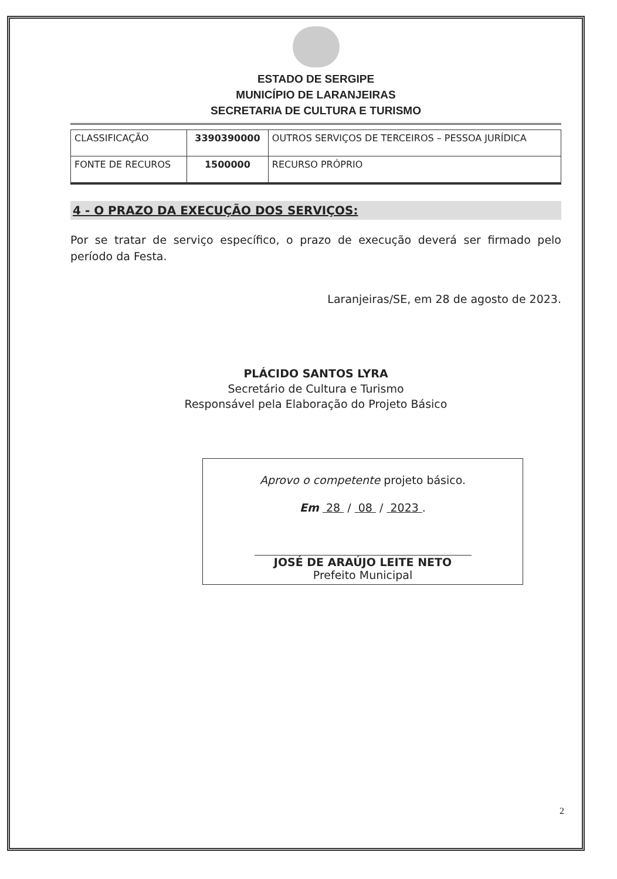ESTADO DE SERGIPE
MUNICÍPIO DE LARANJEIRAS
SECRETARIA DE CULTURA E TURISMO
| CLASSIFICAÇÃO | 3390390000 | OUTROS SERVIÇOS DE TERCEIROS – PESSOA JURÍDICA |
| FONTE DE RECUROS | 1500000 | RECURSO PRÓPRIO |
4 - O PRAZO DA EXECUÇÃO DOS SERVIÇOS:
Por se tratar de serviço específico, o prazo de execução deverá ser firmado pelo período da Festa.
Laranjeiras/SE, em 28 de agosto de 2023.
PLÁCIDO SANTOS LYRA
Secretário de Cultura e Turismo
Responsável pela Elaboração do Projeto Básico
Aprovo o competente projeto básico.
Em 28 / 08 / 2023 .
JOSÉ DE ARAÚJO LEITE NETO
Prefeito Municipal
2